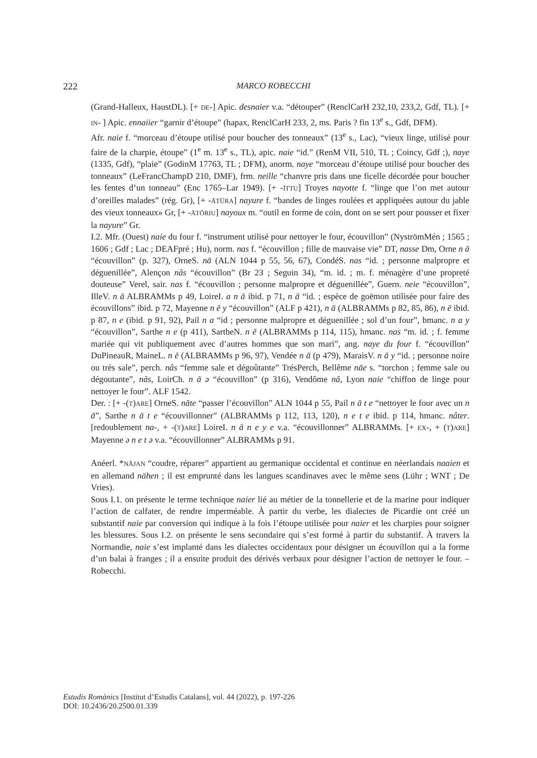222
MARCO ROBECCHI
(Grand-Halleux, HaustDL). [+ DE-] Apic. desnaier v.a. “détouper” (RenclCarH 232,10, 233,2, Gdf, TL). [+ IN- ] Apic. ennaiier “garnir d’étoupe” (hapax, RenclCarH 233, 2, ms. Paris ? fin 13<sup>e</sup> s., Gdf, DFM).
Afr. naie f. “morceau d’étoupe utilisé pour boucher des tonneaux” (13<sup>e</sup> s., Lac), “vieux linge, utilisé pour faire de la charpie, étoupe” (1<sup>e</sup> m. 13<sup>e</sup> s., TL), apic. naie “id.” (RenM VII, 510, TL ; Coincy, Gdf ;), naye (1335, Gdf), “plaie” (GodinM 17763, TL ; DFM), anorm. naye “morceau d’étoupe utilisé pour boucher des tonneaux” (LeFrancChampD 210, DMF), frm. neille “chanvre pris dans une ficelle décordée pour boucher les fentes d’un tonneau” (Enc 1765–Lar 1949). [+ -ĬTTU] Troyes nayotte f. “linge que l’on met autour d’oreilles malades” (rég. Gr), [+ -ĀTŪRA] nayure f. “bandes de linges roulées et appliquées autour du jable des vieux tonneaux» Gr, [+ -ĀTŌRIU] nayoux m. “outil en forme de coin, dont on se sert pour pousser et fixer la nayure” Gr.
I.2. Mfr. (Ouest) naie du four f. “instrument utilisé pour nettoyer le four, écouvillon” (NyströmMén ; 1565 ; 1606 ; Gdf ; Lac ; DEAFpré ; Hu), norm. nas f. “écouvillon ; fille de mauvaise vie” DT, nasse Dm, Orne n ā “écouvillon” (p. 327), OrneS. nā (ALN 1044 p 55, 56, 67), CondéS. nas “id. ; personne malpropre et déguenillée”, Alençon nâs “écouvillon” (Br 23 ; Seguin 34), “m. id. ; m. f. ménagère d’une propreté douteuse” Verel, sair. nas f. “écouvillon ; personne malpropre et déguenillée”, Guern. neie “écouvillon”, IlleV. n ā ALBRAMMs p 49, LoireI. a n ā ibid. p 71, n ā “id. ; espèce de goëmon utilisée pour faire des écouvillons” ibid. p 72, Mayenne n ē y “écouvillon” (ALF p 421), n ā (ALBRAMMs p 82, 85, 86), n ē ibid. p 87, n e (ibid. p 91, 92), Pail n a “id ; personne malpropre et déguenillée ; sol d’un four”, bmanc. n a y “écouvillon”, Sarthe n e (p 411), SartheN. n ē (ALBRAMMs p 114, 115), hmanc. nas “m. id. ; f. femme mariée qui vit publiquement avec d’autres hommes que son mari”, ang. naye du four f. “écouvillon” DuPineauR, MaineL. n ē (ALBRAMMs p 96, 97), Vendée n ā (p 479), MaraisV. n ā y “id. ; personne noire ou très sale”, perch. nâs “femme sale et dégoûtante” TrésPerch, Bellême nāe s. “torchon ; femme sale ou dégoutante”, nās, LoirCh. n ā ə “écouvillon” (p 316), Vendôme nâ, Lyon naie “chiffon de linge pour nettoyer le four”. ALF 1542.
Der. : [+ -(T)ARE] OrneS. nāte “passer l’écouvillon” ALN 1044 p 55, Pail n ā t e “nettoyer le four avec un n ā”, Sarthe n ā t e “écouvillonner” (ALBRAMMs p 112, 113, 120), n e t e ibid. p 114, hmanc. nâter. [redoublement na-, + -(T)ARE] LoireI. n ā n e y e v.a. “écouvillonner” ALBRAMMs. [+ EX-, + (T)ARE] Mayenne ə n e t ə v.a. “écouvillonner” ALBRAMMs p 91.
Anéerl. *NĀJAN “coudre, réparer” appartient au germanique occidental et continue en néerlandais naaien et en allemand nähen ; il est emprunté dans les langues scandinaves avec le même sens (Lühr ; WNT ; De Vries).
Sous I.1. on présente le terme technique naier lié au métier de la tonnellerie et de la marine pour indiquer l’action de calfater, de rendre imperméable. À partir du verbe, les dialectes de Picardie ont créé un substantif naie par conversion qui indique à la fois l’étoupe utilisée pour naier et les charpies pour soigner les blessures. Sous I.2. on présente le sens secondaire qui s’est formé à partir du substantif. À travers la Normandie, naie s’est implanté dans les dialectes occidentaux pour désigner un écouvillon qui a la forme d’un balai à franges ; il a ensuite produit des dérivés verbaux pour désigner l’action de nettoyer le four. – Robecchi.
Estudis Romànics [Institut d’Estudis Catalans], vol. 44 (2022), p. 197-226
DOI: 10.2436/20.2500.01.339